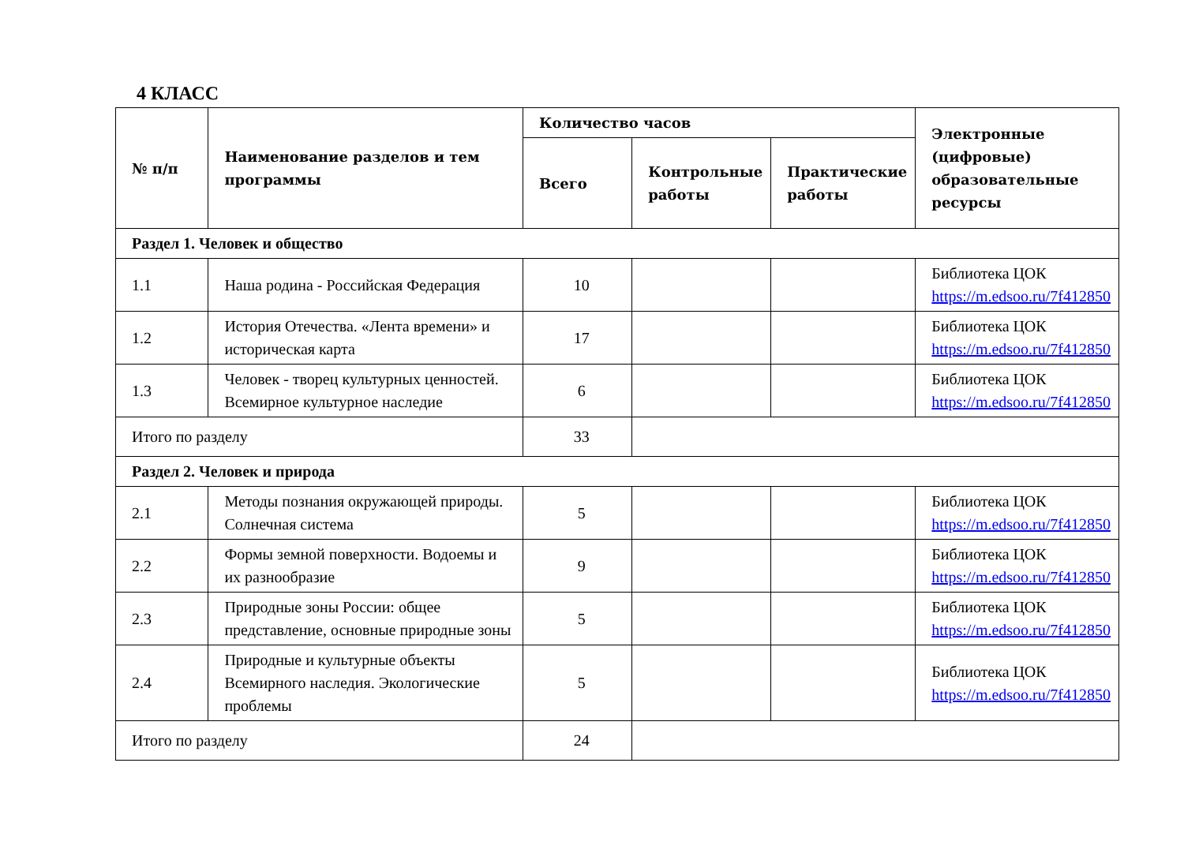4 КЛАСС
| № п/п | Наименование разделов и тем программы | Количество часов | | | Электронные (цифровые) образовательные ресурсы |
| --- | --- | --- | --- | --- | --- |
| | | Всего | Контрольные работы | Практические работы | |
| Раздел 1. Человек и общество | | | | | |
| 1.1 | Наша родина - Российская Федерация | 10 | | | Библиотека ЦОК https://m.edsoo.ru/7f412850 |
| 1.2 | История Отечества. «Лента времени» и историческая карта | 17 | | | Библиотека ЦОК https://m.edsoo.ru/7f412850 |
| 1.3 | Человек - творец культурных ценностей. Всемирное культурное наследие | 6 | | | Библиотека ЦОК https://m.edsoo.ru/7f412850 |
| Итого по разделу | | 33 | | | |
| Раздел 2. Человек и природа | | | | | |
| 2.1 | Методы познания окружающей природы. Солнечная система | 5 | | | Библиотека ЦОК https://m.edsoo.ru/7f412850 |
| 2.2 | Формы земной поверхности. Водоемы и их разнообразие | 9 | | | Библиотека ЦОК https://m.edsoo.ru/7f412850 |
| 2.3 | Природные зоны России: общее представление, основные природные зоны | 5 | | | Библиотека ЦОК https://m.edsoo.ru/7f412850 |
| 2.4 | Природные и культурные объекты Всемирного наследия. Экологические проблемы | 5 | | | Библиотека ЦОК https://m.edsoo.ru/7f412850 |
| Итого по разделу | | 24 | | | |